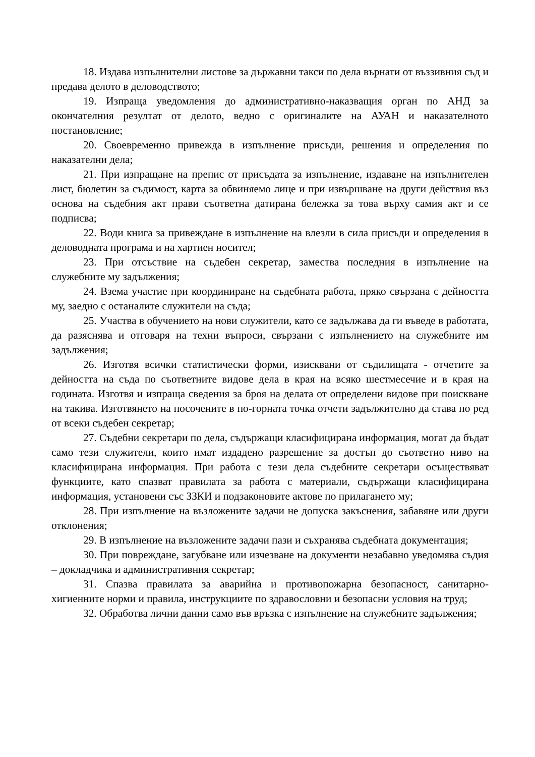18. Издава изпълнителни листове за държавни такси по дела върнати от въззивния съд и предава делото в деловодството;
19. Изпраща уведомления до административно-наказващия орган по АНД за окончателния резултат от делото, ведно с оригиналите на АУАН и наказателното постановление;
20. Своевременно привежда в изпълнение присъди, решения и определения по наказателни дела;
21. При изпращане на препис от присъдата за изпълнение, издаване на изпълнителен лист, бюлетин за съдимост, карта за обвиняемо лице и при извършване на други действия въз основа на съдебния акт прави съответна датирана бележка за това върху самия акт и се подписва;
22. Води книга за привеждане в изпълнение на влезли в сила присъди и определения в деловодната програма и на хартиен носител;
23. При отсъствие на съдебен секретар, замества последния в изпълнение на служебните му задължения;
24. Взема участие при координиране на съдебната работа, пряко свързана с дейността му, заедно с останалите служители на съда;
25. Участва в обучението на нови служители, като се задължава да ги въведе в работата, да разяснява и отговаря на техни въпроси, свързани с изпълнението на служебните им задължения;
26. Изготвя всички статистически форми, изисквани от съдилищата - отчетите за дейността на съда по съответните видове дела в края на всяко шестмесечие и в края на годината. Изготвя и изпраща сведения за броя на делата от определени видове при поискване на такива. Изготвянето на посочените в по-горната точка отчети задължително да става по ред от всеки съдебен секретар;
27. Съдебни секретари по дела, съдържащи класифицирана информация, могат да бъдат само тези служители, които имат издадено разрешение за достъп до съответно ниво на класифицирана информация. При работа с тези дела съдебните секретари осъществяват функциите, като спазват правилата за работа с материали, съдържащи класифицирана информация, установени със ЗЗКИ и подзаконовите актове по прилагането му;
28. При изпълнение на възложените задачи не допуска закъснения, забавяне или други отклонения;
29. В изпълнение на възложените задачи пази и съхранява съдебната документация;
30. При повреждане, загубване или изчезване на документи незабавно уведомява съдия – докладчика и административния секретар;
31. Спазва правилата за аварийна и противопожарна безопасност, санитарно-хигиенните норми и правила, инструкциите по здравословни и безопасни условия на труд;
32. Обработва лични данни само във връзка с изпълнение на служебните задължения;